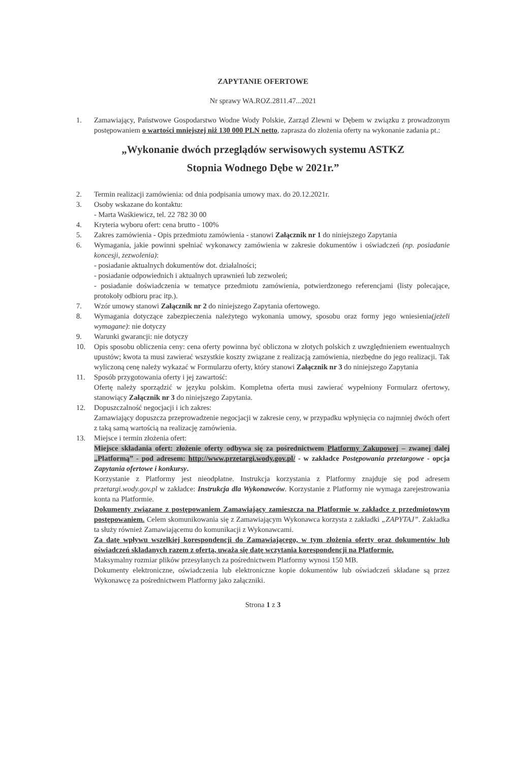ZAPYTANIE OFERTOWE
Nr sprawy WA.ROZ.2811.47...2021
1. Zamawiający, Państwowe Gospodarstwo Wodne Wody Polskie, Zarząd Zlewni w Dębem w związku z prowadzonym postępowaniem o wartości mniejszej niż 130 000 PLN netto, zaprasza do złożenia oferty na wykonanie zadania pt.:
„Wykonanie dwóch przeglądów serwisowych systemu ASTKZ
Stopnia Wodnego Dębe w 2021r.”
2. Termin realizacji zamówienia: od dnia podpisania umowy max. do 20.12.2021r.
3. Osoby wskazane do kontaktu:
- Marta Waśkiewicz, tel. 22 782 30 00
4. Kryteria wyboru ofert: cena brutto - 100%
5. Zakres zamówienia - Opis przedmiotu zamówienia - stanowi Załącznik nr 1 do niniejszego Zapytania
6. Wymagania, jakie powinni spełniać wykonawcy zamówienia w zakresie dokumentów i oświadczeń (np. posiadanie koncesji, zezwolenia):
- posiadanie aktualnych dokumentów dot. działalności;
- posiadanie odpowiednich i aktualnych uprawnień lub zezwoleń;
- posiadanie doświadczenia w tematyce przedmiotu zamówienia, potwierdzonego referencjami (listy polecające, protokoły odbioru prac itp.).
7. Wzór umowy stanowi Załącznik nr 2 do niniejszego Zapytania ofertowego.
8. Wymagania dotyczące zabezpieczenia należytego wykonania umowy, sposobu oraz formy jego wniesienia(jeżeli wymagane): nie dotyczy
9. Warunki gwarancji: nie dotyczy
10. Opis sposobu obliczenia ceny: cena oferty powinna być obliczona w złotych polskich z uwzględnieniem ewentualnych upustów; kwota ta musi zawierać wszystkie koszty związane z realizacją zamówienia, niezbędne do jego realizacji. Tak wyliczoną cenę należy wykazać w Formularzu oferty, który stanowi Załącznik nr 3 do niniejszego Zapytania
11. Sposób przygotowania oferty i jej zawartość:
Ofertę należy sporządzić w języku polskim. Kompletna oferta musi zawierać wypełniony Formularz ofertowy, stanowiący Załącznik nr 3 do niniejszego Zapytania.
12. Dopuszczalność negocjacji i ich zakres:
Zamawiający dopuszcza przeprowadzenie negocjacji w zakresie ceny, w przypadku wpłynięcia co najmniej dwóch ofert z taką samą wartością na realizację zamówienia.
13. Miejsce i termin złożenia ofert:
Miejsce składania ofert: złożenie oferty odbywa się za pośrednictwem Platformy Zakupowej – zwanej dalej „Platformą” - pod adresem: http://www.przetargi.wody.gov.pl/ - w zakładce Postępowania przetargowe - opcja Zapytania ofertowe i konkursy.
Korzystanie z Platformy jest nieodpłatne. Instrukcja korzystania z Platformy znajduje się pod adresem przetargi.wody.gov.pl w zakładce: Instrukcja dla Wykonawców. Korzystanie z Platformy nie wymaga zarejestrowania konta na Platformie.
Dokumenty związane z postępowaniem Zamawiający zamieszcza na Platformie w zakładce z przedmiotowym postępowaniem. Celem skomunikowania się z Zamawiającym Wykonawca korzysta z zakładki „ZAPYTAJ”. Zakładka ta służy również Zamawiającemu do komunikacji z Wykonawcami.
Za datę wpływu wszelkiej korespondencji do Zamawiającego, w tym złożenia oferty oraz dokumentów lub oświadczeń składanych razem z ofertą, uważa się datę wczytania korespondencji na Platformie.
Maksymalny rozmiar plików przesyłanych za pośrednictwem Platformy wynosi 150 MB.
Dokumenty elektroniczne, oświadczenia lub elektroniczne kopie dokumentów lub oświadczeń składane są przez Wykonawcę za pośrednictwem Platformy jako załączniki.
Strona 1 z 3